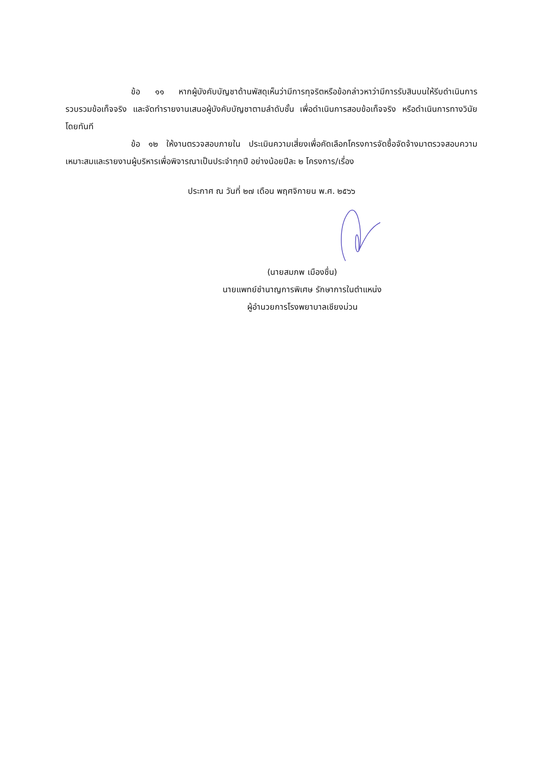ข้อ ๑๑ หากผู้บังคับบัญชาด้านพัสดุเห็นว่ามีการทุจริตหรือข้อกล่าวหาว่ามีการรับสินบนให้รีบดำเนินการรวบรวมข้อเท็จจริง และจัดทำรายงานเสนอผู้บังคับบัญชาตามลำดับชั้น เพื่อดำเนินการสอบข้อเท็จจริง หรือดำเนินการทางวินัยโดยทันที
ข้อ ๑๒ ให้งานตรวจสอบภายใน ประเมินความเสี่ยงเพื่อคัดเลือกโครงการจัดซื้อจัดจ้างมาตรวจสอบความเหมาะสมและรายงานผู้บริหารเพื่อพิจารณาเป็นประจำทุกปี อย่างน้อยปีละ ๒ โครงการ/เรื่อง
ประกาศ ณ วันที่ ๒๗ เดือน พฤศจิกายน พ.ศ. ๒๕๖๖
(นายสมภพ เมืองชื่น)
นายแพทย์ชำนาญการพิเศษ รักษาการในตำแหน่ง
ผู้อำนวยการโรงพยาบาลเชียงม่วน